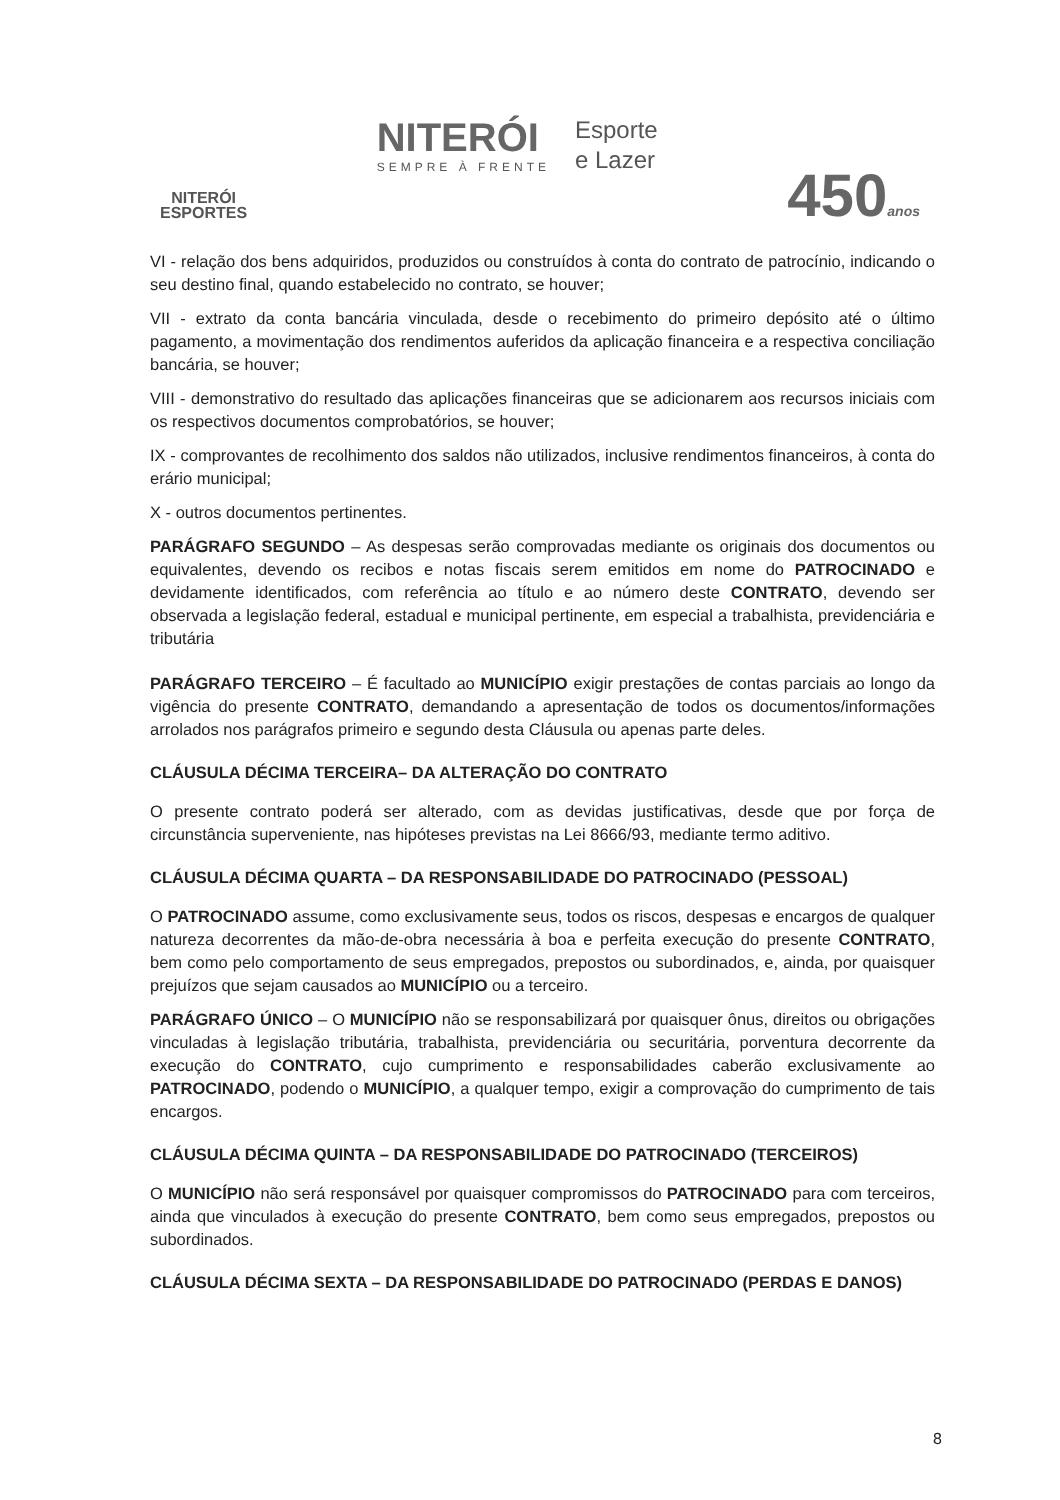NITERÓI
ESPORTES
NITERÓI
SEMPRE À FRENTE
Esporte
e Lazer
450anos
VI - relação dos bens adquiridos, produzidos ou construídos à conta do contrato de patrocínio, indicando o seu destino final, quando estabelecido no contrato, se houver;
VII - extrato da conta bancária vinculada, desde o recebimento do primeiro depósito até o último pagamento, a movimentação dos rendimentos auferidos da aplicação financeira e a respectiva conciliação bancária, se houver;
VIII - demonstrativo do resultado das aplicações financeiras que se adicionarem aos recursos iniciais com os respectivos documentos comprobatórios, se houver;
IX - comprovantes de recolhimento dos saldos não utilizados, inclusive rendimentos financeiros, à conta do erário municipal;
X - outros documentos pertinentes.
PARÁGRAFO SEGUNDO – As despesas serão comprovadas mediante os originais dos documentos ou equivalentes, devendo os recibos e notas fiscais serem emitidos em nome do PATROCINADO e devidamente identificados, com referência ao título e ao número deste CONTRATO, devendo ser observada a legislação federal, estadual e municipal pertinente, em especial a trabalhista, previdenciária e tributária
PARÁGRAFO TERCEIRO – É facultado ao MUNICÍPIO exigir prestações de contas parciais ao longo da vigência do presente CONTRATO, demandando a apresentação de todos os documentos/informações arrolados nos parágrafos primeiro e segundo desta Cláusula ou apenas parte deles.
CLÁUSULA DÉCIMA TERCEIRA– DA ALTERAÇÃO DO CONTRATO
O presente contrato poderá ser alterado, com as devidas justificativas, desde que por força de circunstância superveniente, nas hipóteses previstas na Lei 8666/93, mediante termo aditivo.
CLÁUSULA DÉCIMA QUARTA – DA RESPONSABILIDADE DO PATROCINADO (PESSOAL)
O PATROCINADO assume, como exclusivamente seus, todos os riscos, despesas e encargos de qualquer natureza decorrentes da mão-de-obra necessária à boa e perfeita execução do presente CONTRATO, bem como pelo comportamento de seus empregados, prepostos ou subordinados, e, ainda, por quaisquer prejuízos que sejam causados ao MUNICÍPIO ou a terceiro.
PARÁGRAFO ÚNICO – O MUNICÍPIO não se responsabilizará por quaisquer ônus, direitos ou obrigações vinculadas à legislação tributária, trabalhista, previdenciária ou securitária, porventura decorrente da execução do CONTRATO, cujo cumprimento e responsabilidades caberão exclusivamente ao PATROCINADO, podendo o MUNICÍPIO, a qualquer tempo, exigir a comprovação do cumprimento de tais encargos.
CLÁUSULA DÉCIMA QUINTA – DA RESPONSABILIDADE DO PATROCINADO (TERCEIROS)
O MUNICÍPIO não será responsável por quaisquer compromissos do PATROCINADO para com terceiros, ainda que vinculados à execução do presente CONTRATO, bem como seus empregados, prepostos ou subordinados.
CLÁUSULA DÉCIMA SEXTA – DA RESPONSABILIDADE DO PATROCINADO (PERDAS E DANOS)
8